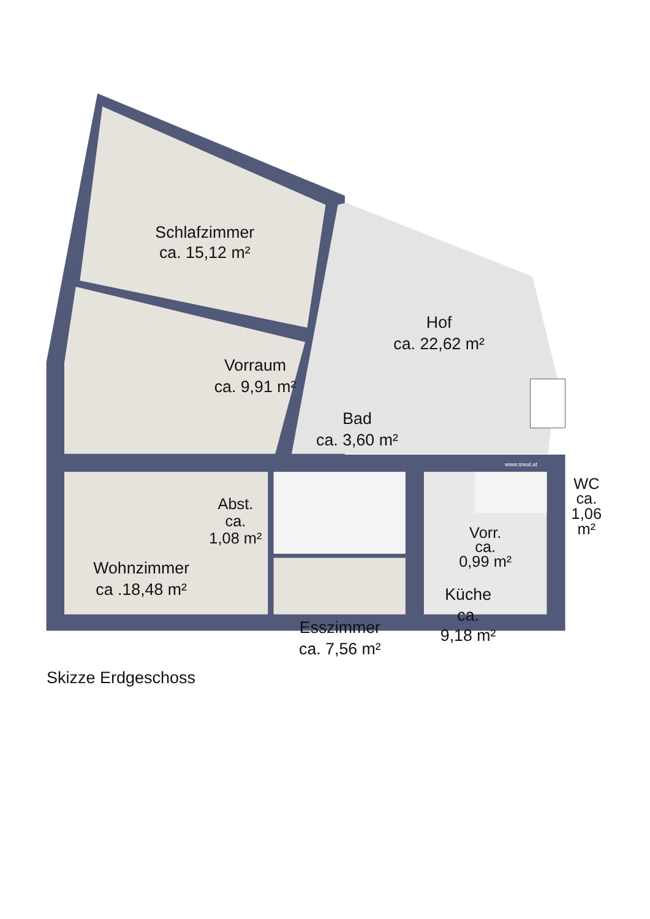Schlafzimmer ca. 15,12 m²
Hof ca. 22,62 m²
Vorraum ca. 9,91 m²
Bad ca. 3,60 m²
www.sreal.at
WC ca. 1,06 m²
Abst. ca. 1,08 m²
Vorr. ca. 0,99 m²
Wohnzimmer ca .18,48 m²
Küche ca. 9,18 m²
Esszimmer ca. 7,56 m²
Skizze Erdgeschoss